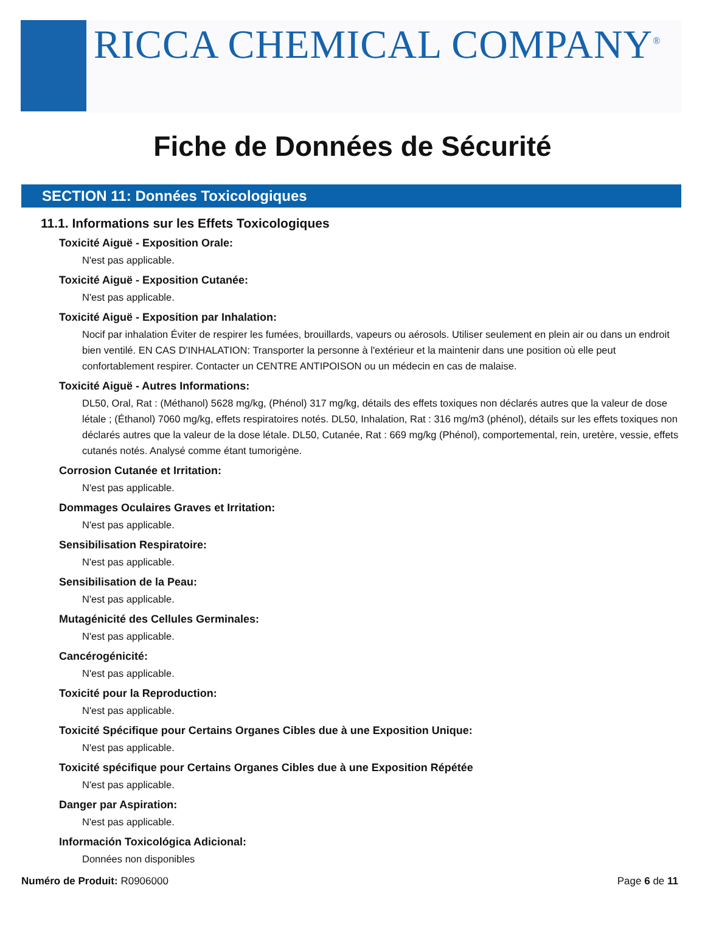RICCA CHEMICAL COMPANY<sup>®</sup>
Fiche de Données de Sécurité
SECTION 11: Données Toxicologiques
11.1. Informations sur les Effets Toxicologiques
Toxicité Aiguë - Exposition Orale:
N'est pas applicable.
Toxicité Aiguë - Exposition Cutanée:
N'est pas applicable.
Toxicité Aiguë - Exposition par Inhalation:
Nocif par inhalation Éviter de respirer les fumées, brouillards, vapeurs ou aérosols. Utiliser seulement en plein air ou dans un endroit bien ventilé. EN CAS D'INHALATION: Transporter la personne à l'extérieur et la maintenir dans une position où elle peut confortablement respirer. Contacter un CENTRE ANTIPOISON ou un médecin en cas de malaise.
Toxicité Aiguë - Autres Informations:
DL50, Oral, Rat : (Méthanol) 5628 mg/kg, (Phénol) 317 mg/kg, détails des effets toxiques non déclarés autres que la valeur de dose létale ; (Éthanol) 7060 mg/kg, effets respiratoires notés. DL50, Inhalation, Rat : 316 mg/m3 (phénol), détails sur les effets toxiques non déclarés autres que la valeur de la dose létale. DL50, Cutanée, Rat : 669 mg/kg (Phénol), comportemental, rein, uretère, vessie, effets cutanés notés. Analysé comme étant tumorigène.
Corrosion Cutanée et Irritation:
N'est pas applicable.
Dommages Oculaires Graves et Irritation:
N'est pas applicable.
Sensibilisation Respiratoire:
N'est pas applicable.
Sensibilisation de la Peau:
N'est pas applicable.
Mutagénicité des Cellules Germinales:
N'est pas applicable.
Cancérogénicité:
N'est pas applicable.
Toxicité pour la Reproduction:
N'est pas applicable.
Toxicité Spécifique pour Certains Organes Cibles due à une Exposition Unique:
N'est pas applicable.
Toxicité spécifique pour Certains Organes Cibles due à une Exposition Répétée
N'est pas applicable.
Danger par Aspiration:
N'est pas applicable.
Información Toxicológica Adicional:
Données non disponibles
Numéro de Produit: R0906000 Page 6 de 11